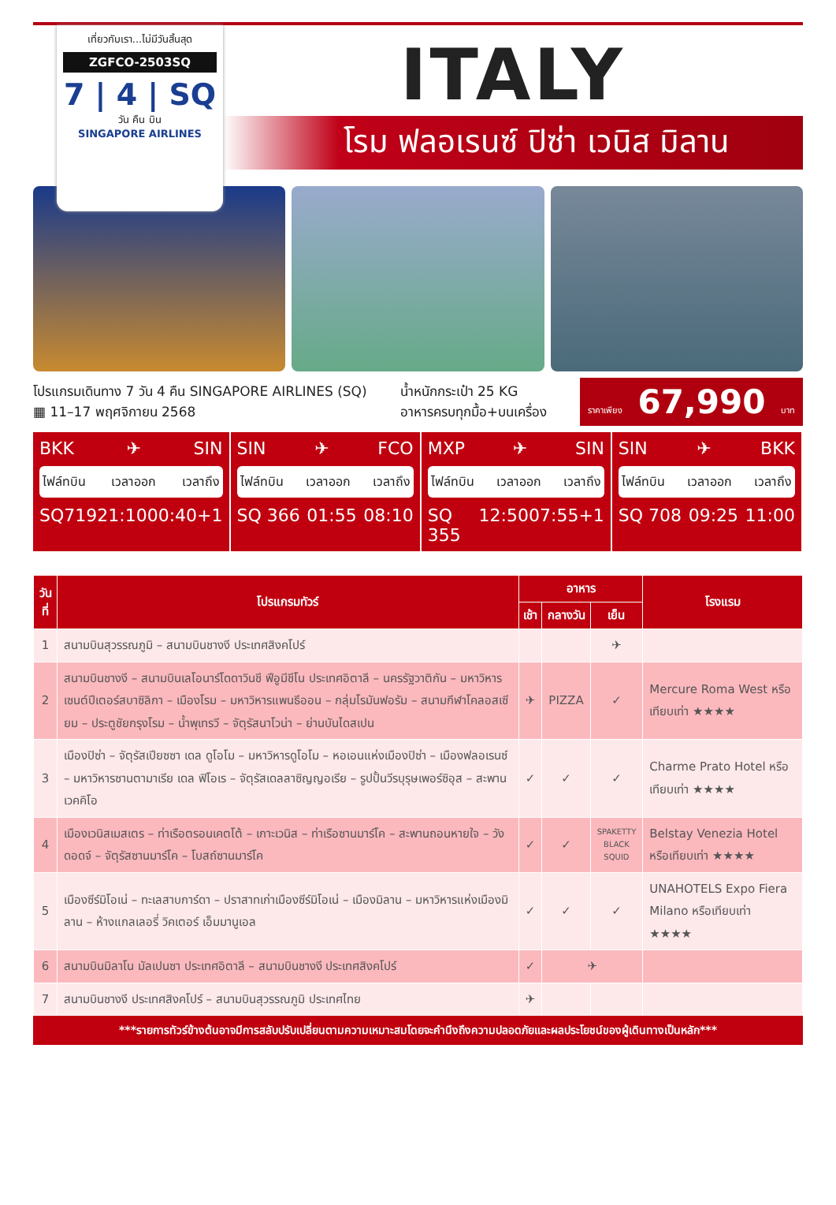เที่ยวกับเรา...ไม่มีวันสิ้นสุด
ZGFCO-2503SQ
7 | 4 | SQ
วัน คืน บิน
SINGAPORE AIRLINES
ITALY
โรม ฟลอเรนซ์ ปิซ่า เวนิส มิลาน
โปรแกรมเดินทาง 7 วัน 4 คืน SINGAPORE AIRLINES (SQ)
▦ 11–17 พฤศจิกายน 2568
น้ำหนักกระเป๋า 25 KG
อาหารครบทุกมื้อ+บนเครื่อง
ราคาเพียง 67,990 บาท
BKK ✈ SIN
ไฟล์ทบิน เวลาออก เวลาถึง
SQ719 21:10 00:40+1
SIN ✈ FCO
ไฟล์ทบิน เวลาออก เวลาถึง
SQ 366 01:55 08:10
MXP ✈ SIN
ไฟล์ทบิน เวลาออก เวลาถึง
SQ 355 12:50 07:55+1
SIN ✈ BKK
ไฟล์ทบิน เวลาออก เวลาถึง
SQ 708 09:25 11:00
| วันที่ | โปรแกรมทัวร์ | อาหาร | | | โรงแรม |
| --- | --- | --- | --- | --- | --- |
| | | เช้า | กลางวัน | เย็น | |
| 1 | สนามบินสุวรรณภูมิ – สนามบินชางงี ประเทศสิงคโปร์ | | | ✈ | |
| 2 | สนามบินชางงี – สนามบินเลโอนาร์โดดาวินชี ฟีอูมีชีโน ประเทศอิตาลี – นครรัฐวาติกัน – มหาวิหารเซนต์ปีเตอร์สบาซิลิกา – เมืองโรม – มหาวิหารแพนธีออน – กลุ่มโรมันฟอรัม – สนามกีฬาโคลอสเซียม – ประตูชัยกรุงโรม – น้ำพุเทรวี – จัตุรัสนาโวน่า – ย่านบันไดสเปน | ✈ | PIZZA | ✓ | Mercure Roma West หรือเทียบเท่า ★★★★ |
| 3 | เมืองปิซ่า – จัตุรัสเปียซซา เดล ดูโอโม – มหาวิหารดูโอโม – หอเอนแห่งเมืองปิซ่า – เมืองฟลอเรนซ์ – มหาวิหารซานตามาเรีย เดล ฟิโอเร – จัตุรัสเดลลาซิญญอเรีย – รูปปั้นวีรบุรุษเพอร์ซิอุส – สะพานเวคคิโอ | ✓ | ✓ | ✓ | Charme Prato Hotel หรือเทียบเท่า ★★★★ |
| 4 | เมืองเวนิสเมสเตร – ท่าเรือตรอนเคตโต้ – เกาะเวนิส – ท่าเรือซานมาร์โค – สะพานถอนหายใจ – วังดอดจ์ – จัตุรัสซานมาร์โค – โบสถ์ซานมาร์โค | ✓ | ✓ | SPAKETTY BLACK SQUID | Belstay Venezia Hotel หรือเทียบเท่า ★★★★ |
| 5 | เมืองซีร์มิโอเน่ – ทะเลสาบการ์ดา – ปราสาทเก่าเมืองซีร์มิโอเน่ – เมืองมิลาน – มหาวิหารแห่งเมืองมิลาน – ห้างแกลเลอรี่ วิคเตอร์ เอ็มมานูเอล | ✓ | ✓ | ✓ | UNAHOTELS Expo Fiera Milano หรือเทียบเท่า ★★★★ |
| 6 | สนามบินมิลาโน มัลเปนซา ประเทศอิตาลี – สนามบินชางงี ประเทศสิงคโปร์ | ✓ | ✈ | | |
| 7 | สนามบินชางงี ประเทศสิงคโปร์ – สนามบินสุวรรณภูมิ ประเทศไทย | ✈ | | | |
***รายการทัวร์ข้างต้นอาจมีการสลับปรับเปลี่ยนตามความเหมาะสมโดยจะคำนึงถึงความปลอดภัยและผลประโยชน์ของผู้เดินทางเป็นหลัก***